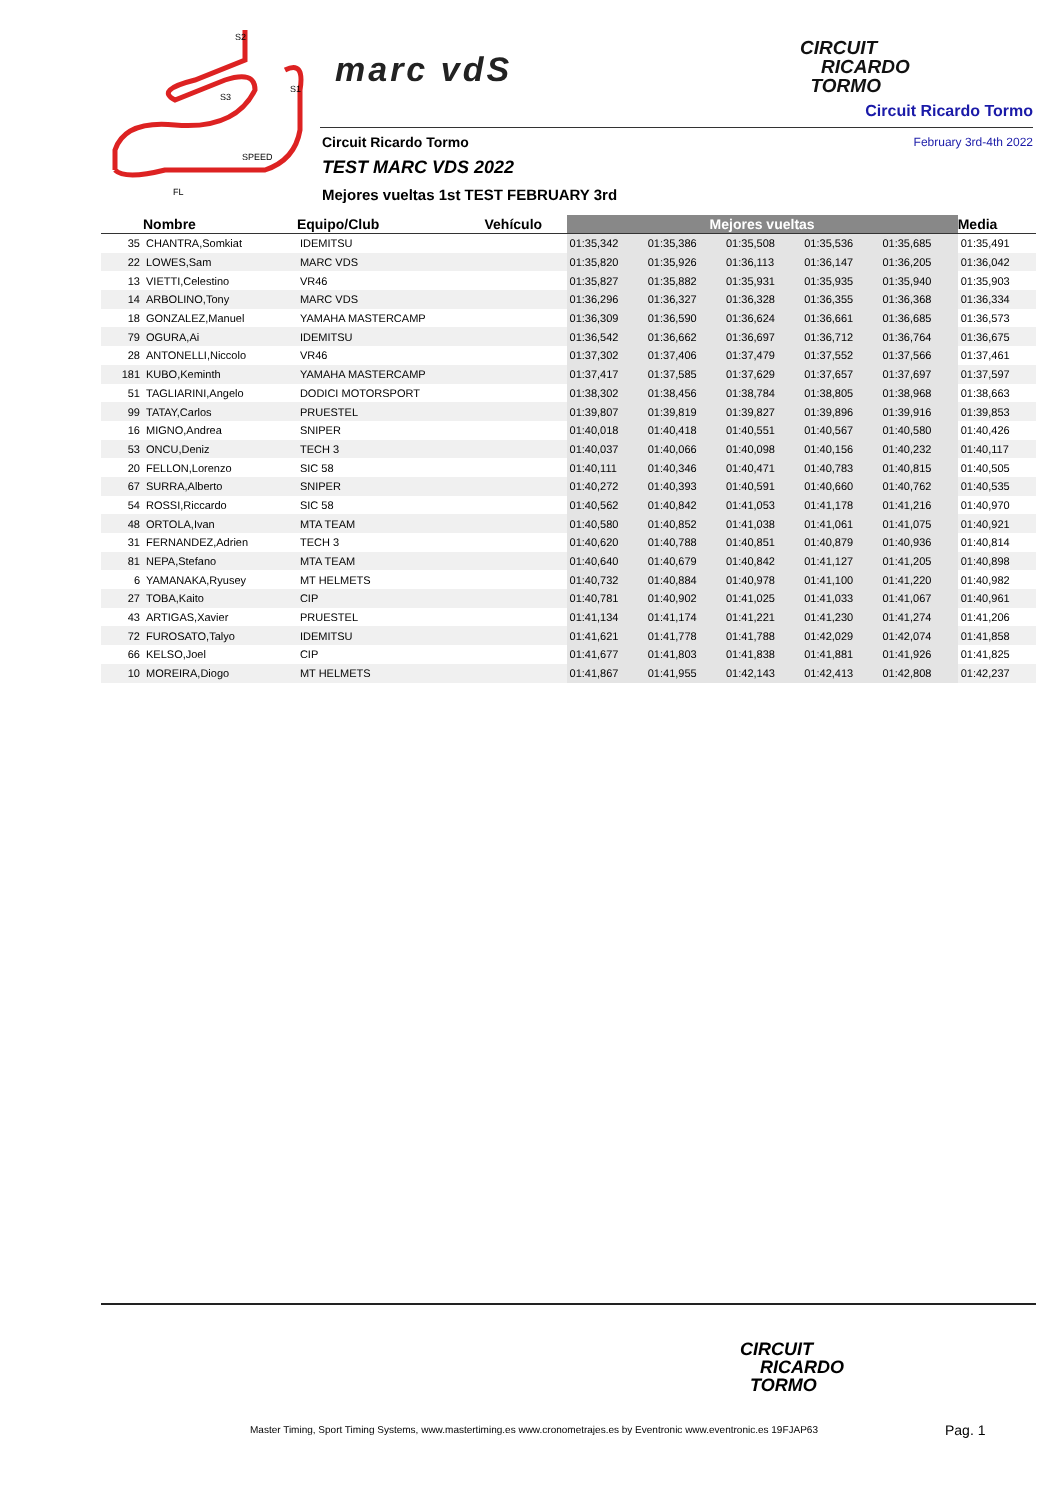S2
S1
S3
SPEED
FL
marc vdS
CIRCUIT
RICARDO
TORMO
Circuit Ricardo Tormo
Circuit Ricardo Tormo February 3rd-4th 2022
TEST MARC VDS 2022
Mejores vueltas 1st TEST FEBRUARY 3rd
| | Nombre | Equipo/Club | Vehículo | Mejores vueltas | | | | | Media |
| --- | --- | --- | --- | --- | --- | --- | --- | --- | --- |
| 35 | CHANTRA,Somkiat | IDEMITSU | | 01:35,342 | 01:35,386 | 01:35,508 | 01:35,536 | 01:35,685 | 01:35,491 |
| 22 | LOWES,Sam | MARC VDS | | 01:35,820 | 01:35,926 | 01:36,113 | 01:36,147 | 01:36,205 | 01:36,042 |
| 13 | VIETTI,Celestino | VR46 | | 01:35,827 | 01:35,882 | 01:35,931 | 01:35,935 | 01:35,940 | 01:35,903 |
| 14 | ARBOLINO,Tony | MARC VDS | | 01:36,296 | 01:36,327 | 01:36,328 | 01:36,355 | 01:36,368 | 01:36,334 |
| 18 | GONZALEZ,Manuel | YAMAHA MASTERCAMP | | 01:36,309 | 01:36,590 | 01:36,624 | 01:36,661 | 01:36,685 | 01:36,573 |
| 79 | OGURA,Ai | IDEMITSU | | 01:36,542 | 01:36,662 | 01:36,697 | 01:36,712 | 01:36,764 | 01:36,675 |
| 28 | ANTONELLI,Niccolo | VR46 | | 01:37,302 | 01:37,406 | 01:37,479 | 01:37,552 | 01:37,566 | 01:37,461 |
| 181 | KUBO,Keminth | YAMAHA MASTERCAMP | | 01:37,417 | 01:37,585 | 01:37,629 | 01:37,657 | 01:37,697 | 01:37,597 |
| 51 | TAGLIARINI,Angelo | DODICI MOTORSPORT | | 01:38,302 | 01:38,456 | 01:38,784 | 01:38,805 | 01:38,968 | 01:38,663 |
| 99 | TATAY,Carlos | PRUESTEL | | 01:39,807 | 01:39,819 | 01:39,827 | 01:39,896 | 01:39,916 | 01:39,853 |
| 16 | MIGNO,Andrea | SNIPER | | 01:40,018 | 01:40,418 | 01:40,551 | 01:40,567 | 01:40,580 | 01:40,426 |
| 53 | ONCU,Deniz | TECH 3 | | 01:40,037 | 01:40,066 | 01:40,098 | 01:40,156 | 01:40,232 | 01:40,117 |
| 20 | FELLON,Lorenzo | SIC 58 | | 01:40,111 | 01:40,346 | 01:40,471 | 01:40,783 | 01:40,815 | 01:40,505 |
| 67 | SURRA,Alberto | SNIPER | | 01:40,272 | 01:40,393 | 01:40,591 | 01:40,660 | 01:40,762 | 01:40,535 |
| 54 | ROSSI,Riccardo | SIC 58 | | 01:40,562 | 01:40,842 | 01:41,053 | 01:41,178 | 01:41,216 | 01:40,970 |
| 48 | ORTOLA,Ivan | MTA TEAM | | 01:40,580 | 01:40,852 | 01:41,038 | 01:41,061 | 01:41,075 | 01:40,921 |
| 31 | FERNANDEZ,Adrien | TECH 3 | | 01:40,620 | 01:40,788 | 01:40,851 | 01:40,879 | 01:40,936 | 01:40,814 |
| 81 | NEPA,Stefano | MTA TEAM | | 01:40,640 | 01:40,679 | 01:40,842 | 01:41,127 | 01:41,205 | 01:40,898 |
| 6 | YAMANAKA,Ryusey | MT HELMETS | | 01:40,732 | 01:40,884 | 01:40,978 | 01:41,100 | 01:41,220 | 01:40,982 |
| 27 | TOBA,Kaito | CIP | | 01:40,781 | 01:40,902 | 01:41,025 | 01:41,033 | 01:41,067 | 01:40,961 |
| 43 | ARTIGAS,Xavier | PRUESTEL | | 01:41,134 | 01:41,174 | 01:41,221 | 01:41,230 | 01:41,274 | 01:41,206 |
| 72 | FUROSATO,Talyo | IDEMITSU | | 01:41,621 | 01:41,778 | 01:41,788 | 01:42,029 | 01:42,074 | 01:41,858 |
| 66 | KELSO,Joel | CIP | | 01:41,677 | 01:41,803 | 01:41,838 | 01:41,881 | 01:41,926 | 01:41,825 |
| 10 | MOREIRA,Diogo | MT HELMETS | | 01:41,867 | 01:41,955 | 01:42,143 | 01:42,413 | 01:42,808 | 01:42,237 |
CIRCUIT
RICARDO
TORMO
Master Timing, Sport Timing Systems, www.mastertiming.es www.cronometrajes.es by Eventronic www.eventronic.es 19FJAP63
Pag. 1